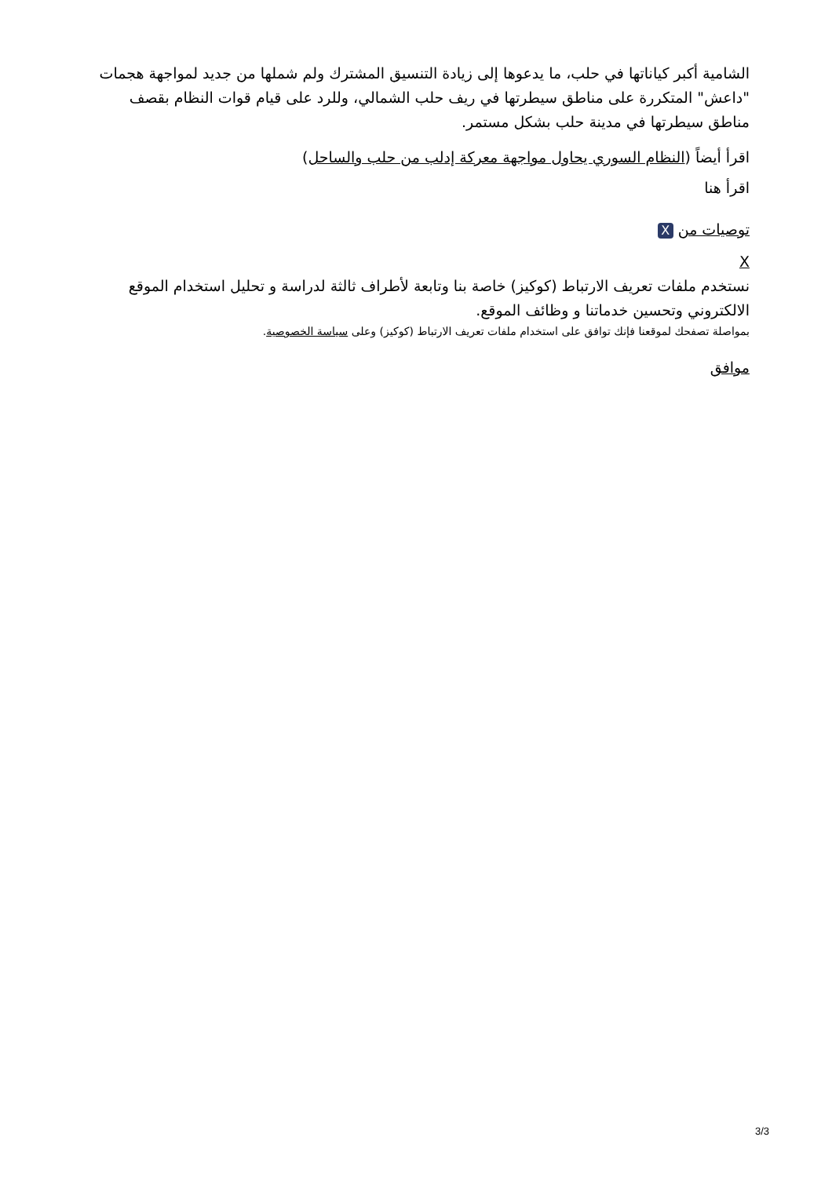الشامية أكبر كياناتها في حلب، ما يدعوها إلى زيادة التنسيق المشترك ولم شملها من جديد لمواجهة هجمات "داعش" المتكررة على مناطق سيطرتها في ريف حلب الشمالي، وللرد على قيام قوات النظام بقصف مناطق سيطرتها في مدينة حلب بشكل مستمر.
اقرأ أيضاً (النظام السوري يحاول مواجهة معركة إدلب من حلب والساحل)
اقرأ هنا
توصيات من X
X
نستخدم ملفات تعريف الارتباط (كوكيز) خاصة بنا وتابعة لأطراف ثالثة لدراسة و تحليل استخدام الموقع الالكتروني وتحسين خدماتنا و وظائف الموقع.
بمواصلة تصفحك لموقعنا فإنك توافق على استخدام ملفات تعريف الارتباط (كوكيز) وعلى سياسة الخصوصية.
موافق
3/3